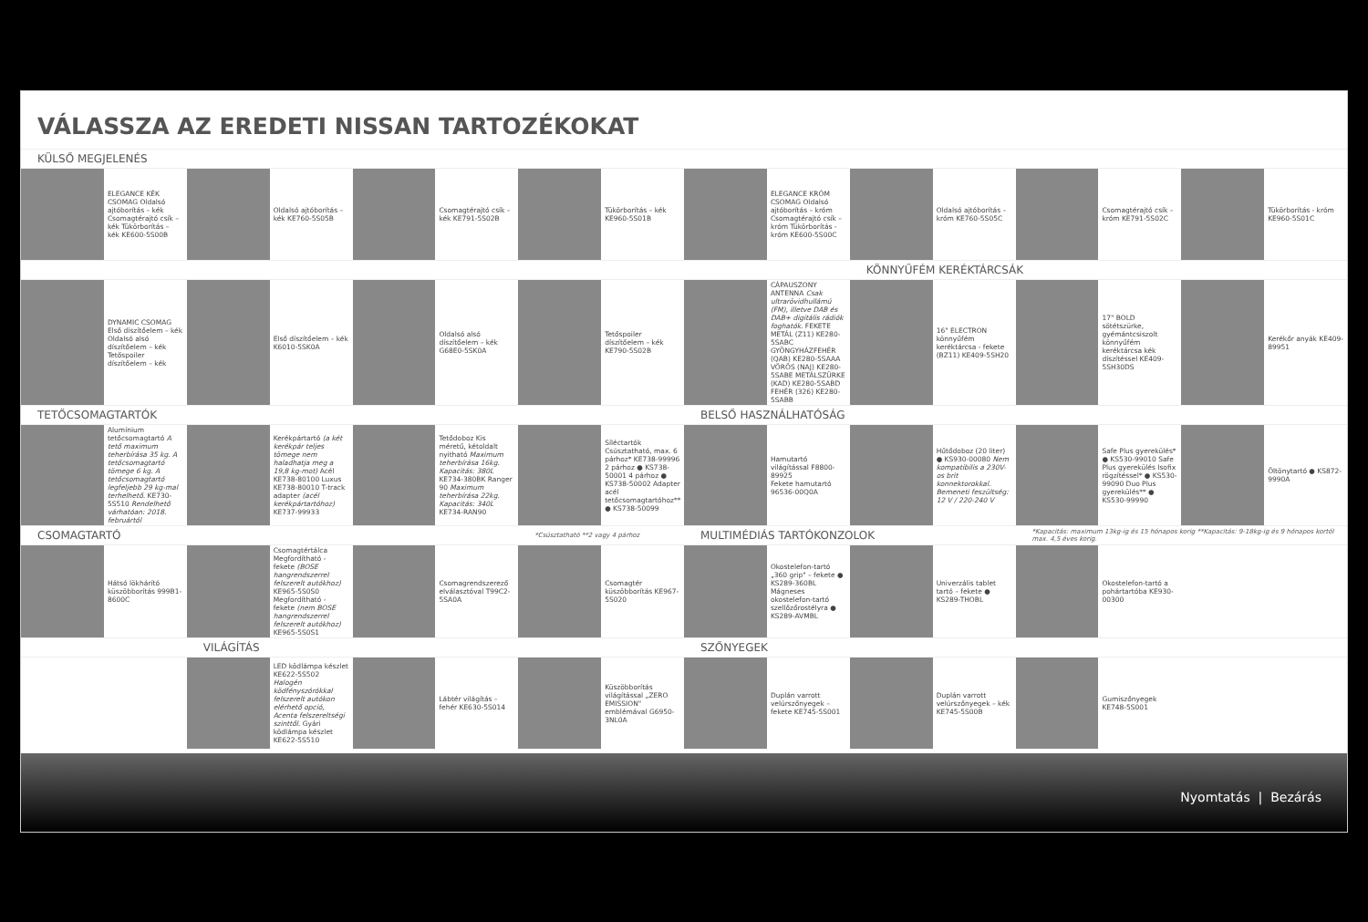VÁLASSZA AZ EREDETI NISSAN TARTOZÉKOKAT
| KÜLSŐ MEGJELENÉS | | | | | | | | | | | | | | | |
| | ELEGANCE KÉK CSOMAG Oldalsó ajtóborítás – kék Csomagtérajtó csík – kék Tükörborítás – kék KE600-5S00B | | Oldalsó ajtóborítás – kék KE760-5S05B | | Csomagtérajtó csík – kék KE791-5S02B | | Tükörborítás – kék KE960-5S01B | | ELEGANCE KRÓM CSOMAG Oldalsó ajtóborítás – króm Csomagtérajtó csík – króm Tükörborítás - króm KE600-5S00C | | Oldalsó ajtóborítás – króm KE760-5S05C | | Csomagtérajtó csík – króm KE791-5S02C | | Tükörborítás - króm KE960-5S01C |
| | | | | | | | | | | KÖNNYŰFÉM KERÉKTÁRCSÁK | | | | | |
| | DYNAMIC CSOMAG Első díszítőelem – kék Oldalsó alsó díszítőelem – kék Tetőspoiler díszítőelem – kék | | Első díszítőelem – kék K6010-5SK0A | | Oldalsó alsó díszítőelem – kék G68E0-5SK0A | | Tetőspoiler díszítőelem – kék KE790-5S02B | | CÁPAUSZONY ANTENNA Csak ultrarövidhullámú (FM), illetve DAB és DAB+ digitális rádiók foghatók. FEKETE METÁL (Z11) KE280-5SABC GYÖNGYHÁZFEHÉR (QAB) KE280-5SAAA VÖRÖS (NAJ) KE280-5SABE METÁLSZÜRKE (KAD) KE280-5SABD FEHÉR (326) KE280-5SABB | | 16" ELECTRON könnyűfém keréktárcsa - fekete (BZ11) KE409-5SH20 | | 17" BOLD sötétszürke, gyémántcsiszolt könnyűfém keréktárcsa kék díszítéssel KE409-5SH30DS | | Kerékőr anyák KE409-89951 |
| TETŐCSOMAGTARTÓK | | | | | | | | BELSŐ HASZNÁLHATÓSÁG | | | | | | | |
| | Alumínium tetőcsomagtartó A tető maximum teherbírása 35 kg. A tetőcsomagtartó tömege 6 kg. A tetőcsomagtartó legfeljebb 29 kg-mal terhelhető. KE730-5S510 Rendelhető várhatóan: 2018. februártól | | Kerékpártartó (a két kerékpár teljes tömege nem haladhatja meg a 19,8 kg-mot) Acél KE738-80100 Luxus KE738-80010 T-track adapter (acél kerékpártartóhoz) KE737-99933 | | Tetődoboz Kis méretű, kétoldalt nyitható Maximum teherbírása 16kg. Kapacitás: 380L KE734-380BK Ranger 90 Maximum teherbírása 22kg. Kapacitás: 340L KE734-RAN90 | | Síléctartók Csúsztatható, max. 6 párhoz* KE738-99996 2 párhoz ● KS738-50001 4 párhoz ● KS738-50002 Adapter acél tetőcsomagtartóhoz** ● KS738-50099 | | Hamutartó világítással F8800-89925 Fekete hamutartó 96536-00Q0A | | Hűtődoboz (20 liter) ● KS930-00080 Nem kompatibilis a 230V-os brit konnektorokkal. Bemeneti feszültség: 12 V / 220-240 V | | Safe Plus gyerekülés* ● KS530-99010 Safe Plus gyerekülés Isofix rögzítéssel* ● KS530-99090 Duo Plus gyerekülés** ● KS530-99990 | | Öltönytartó ● KS872-9990A |
| CSOMAGTARTÓ | | | | | | *Csúsztatható **2 vagy 4 párhoz | | MULTIMÉDIÁS TARTÓKONZOLOK | | | | *Kapacitás: maximum 13kg-ig és 15 hónapos korig **Kapacitás: 9-18kg-ig és 9 hónapos kortól max. 4,5 éves korig. | | | |
| | Hátsó lökhárító küszöbborítás 999B1-8600C | | Csomagtértálca Megfordítható - fekete (BOSE hangrendszerrel felszerelt autókhoz) KE965-5S0S0 Megfordítható - fekete (nem BOSE hangrendszerrel felszerelt autókhoz) KE965-5S0S1 | | Csomagrendszerező elválasztóval T99C2-5SA0A | | Csomagtér küszöbborítás KE967-5S020 | | Okostelefon-tartó „360 grip" – fekete ● KS289-360BL Mágneses okostelefon-tartó szellőzőrostélyra ● KS289-AVMBL | | Univerzális tablet tartó – fekete ● KS289-THOBL | | Okostelefon-tartó a pohártartóba KE930-00300 | | |
| | | VILÁGÍTÁS | | | | | | SZŐNYEGEK | | | | | | | |
| | | | LED ködlámpa készlet KE622-5S502 Halogén ködfényszórókkal felszerelt autókon elérhető opció, Acenta felszereltségi szinttől. Gyári ködlámpa készlet KE622-5S510 | | Lábtér világítás – fehér KE630-5S014 | | Küszöbborítás világítással „ZERO EMISSION" emblémával G6950-3NL0A | | Duplán varrott velúrszőnyegek – fekete KE745-5S001 | | Duplán varrott velúrszőnyegek – kék KE745-5S00B | | Gumiszőnyegek KE748-5S001 | | |
Nyomtatás | Bezárás